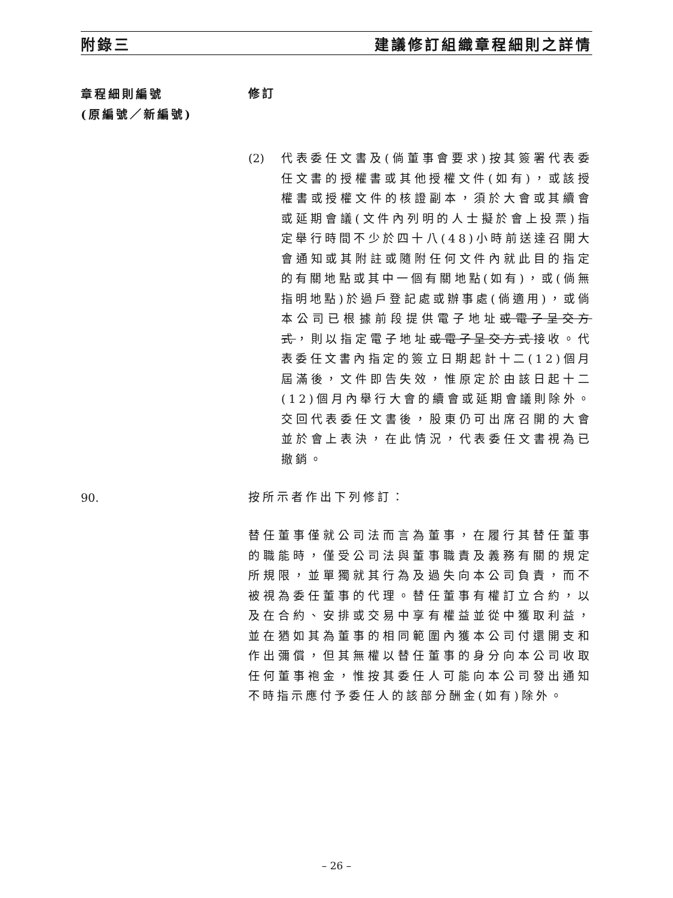附錄三 建議修訂組織章程細則之詳情
章程細則編號
(原編號／新編號)
修訂
(2) 代表委任文書及(倘董事會要求)按其簽署代表委任文書的授權書或其他授權文件(如有)，或該授權書或授權文件的核證副本，須於大會或其續會或延期會議(文件內列明的人士擬於會上投票)指定舉行時間不少於四十八(48)小時前送達召開大會通知或其附註或隨附任何文件內就此目的指定的有關地點或其中一個有關地點(如有)，或(倘無指明地點)於過戶登記處或辦事處(倘適用)，或倘本公司已根據前段提供電子地址或電子呈交方式，則以指定電子地址或電子呈交方式接收。代表委任文書內指定的簽立日期起計十二(12)個月屆滿後，文件即告失效，惟原定於由該日起十二(12)個月內舉行大會的續會或延期會議則除外。交回代表委任文書後，股東仍可出席召開的大會並於會上表決，在此情況，代表委任文書視為已撤銷。
90.
按所示者作出下列修訂：
替任董事僅就公司法而言為董事，在履行其替任董事的職能時，僅受公司法與董事職責及義務有關的規定所規限，並單獨就其行為及過失向本公司負責，而不被視為委任董事的代理。替任董事有權訂立合約，以及在合約、安排或交易中享有權益並從中獲取利益，並在猶如其為董事的相同範圍內獲本公司付還開支和作出彌償，但其無權以替任董事的身分向本公司收取任何董事袍金，惟按其委任人可能向本公司發出通知不時指示應付予委任人的該部分酬金(如有)除外。
– 26 –